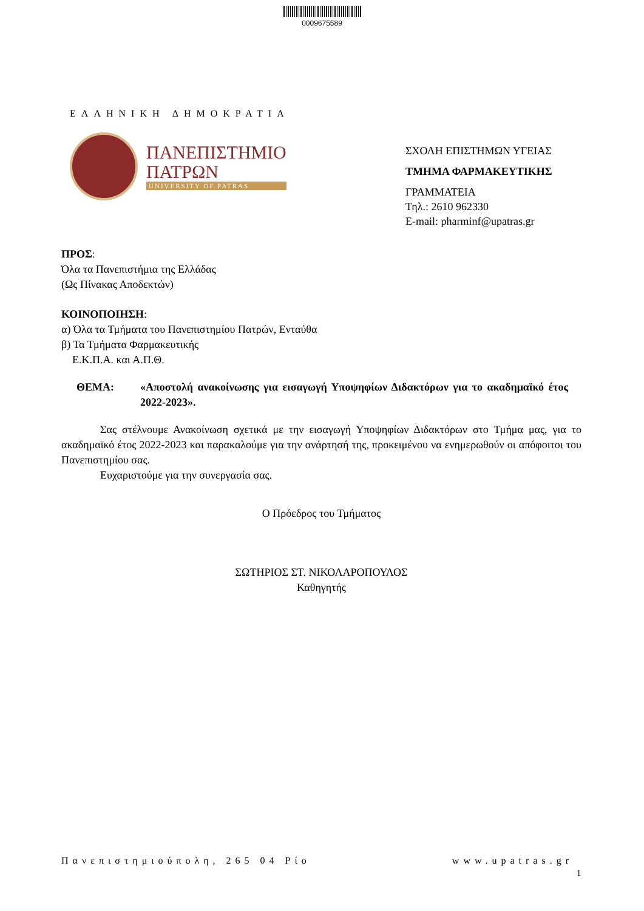0009675589
ΕΛΛΗΝΙΚΗ ΔΗΜΟΚΡΑΤΙΑ
ΠΑΝΕΠΙΣΤΗΜΙΟ
ΠΑΤΡΩΝ
UNIVERSITY OF PATRAS
ΣΧΟΛΗ ΕΠΙΣΤΗΜΩΝ ΥΓΕΙΑΣ
ΤΜΗΜΑ ΦΑΡΜΑΚΕΥΤΙΚΗΣ
ΓΡΑΜΜΑΤΕΙΑ
Τηλ.: 2610 962330
E-mail: pharminf@upatras.gr
ΠΡΟΣ:
Όλα τα Πανεπιστήμια της Ελλάδας
(Ως Πίνακας Αποδεκτών)
ΚΟΙΝΟΠΟΙΗΣΗ:
α) Όλα τα Τμήματα του Πανεπιστημίου Πατρών, Ενταύθα
β) Τα Τμήματα Φαρμακευτικής
Ε.Κ.Π.Α. και Α.Π.Θ.
ΘΕΜΑ: «Αποστολή ανακοίνωσης για εισαγωγή Υποψηφίων Διδακτόρων για το ακαδημαϊκό έτος 2022-2023».
Σας στέλνουμε Ανακοίνωση σχετικά με την εισαγωγή Υποψηφίων Διδακτόρων στο Τμήμα μας, για το ακαδημαϊκό έτος 2022-2023 και παρακαλούμε για την ανάρτησή της, προκειμένου να ενημερωθούν οι απόφοιτοι του Πανεπιστημίου σας.
Ευχαριστούμε για την συνεργασία σας.
Ο Πρόεδρος του Τμήματος
ΣΩΤΗΡΙΟΣ ΣΤ. ΝΙΚΟΛΑΡΟΠΟΥΛΟΣ
Καθηγητής
Πανεπιστημιούπολη, 265 04 Ρίο www.upatras.gr
1